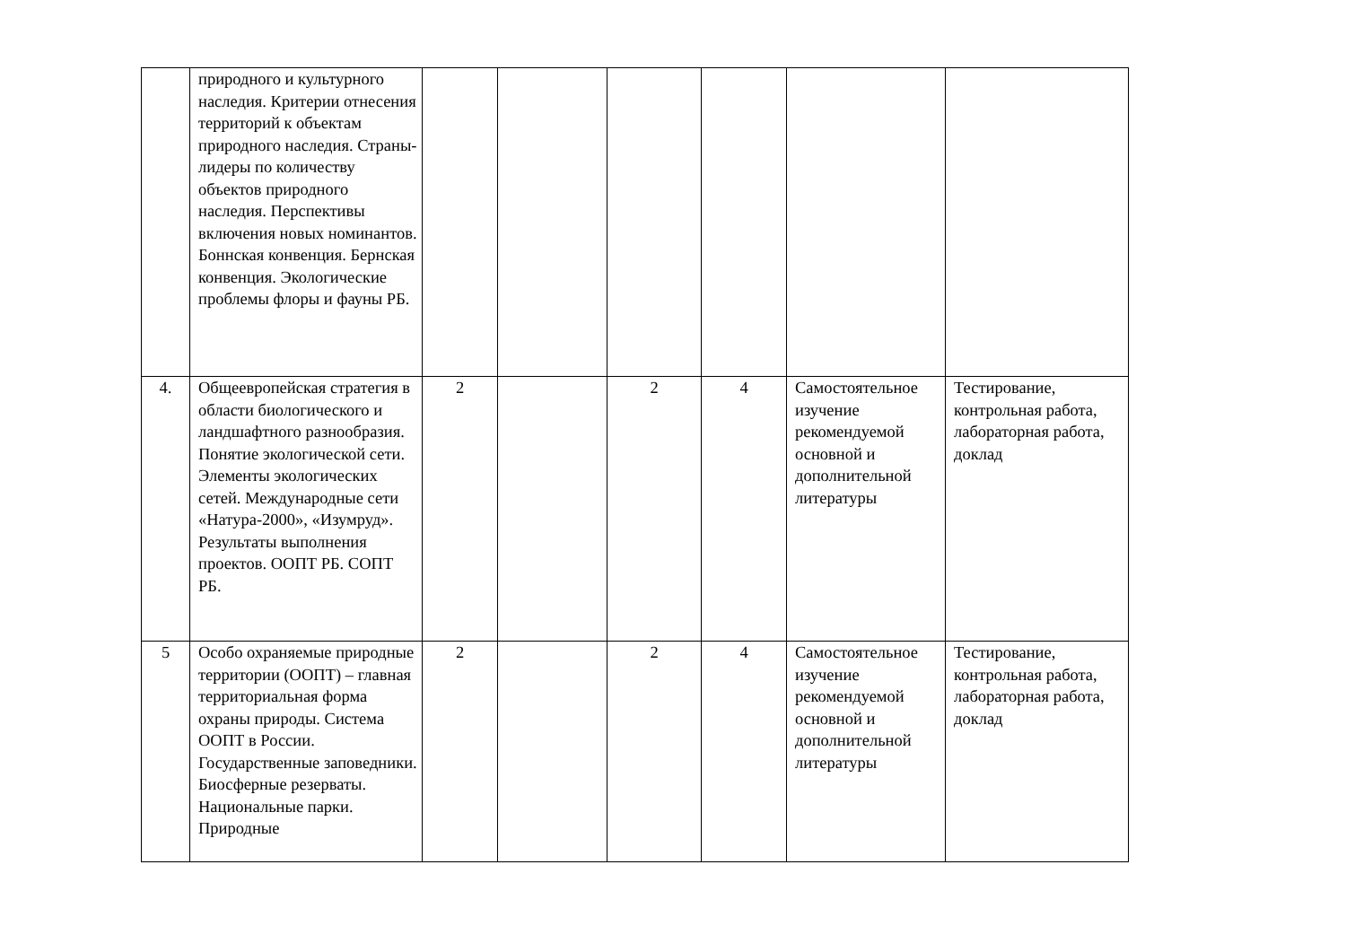| | природного и культурного наследия. Критерии отнесения территорий к объектам природного наследия. Страны-лидеры по количеству объектов природного наследия. Перспективы включения новых номинантов. Боннская конвенция. Бернская конвенция. Экологические проблемы флоры и фауны РБ. | | | | | | |
| 4. | Общеевропейская стратегия в области биологического и ландшафтного разнообразия. Понятие экологической сети. Элементы экологических сетей. Международные сети «Натура-2000», «Изумруд». Результаты выполнения проектов. ООПТ РБ. СОПТ РБ. | 2 | | 2 | 4 | Самостоятельное изучение рекомендуемой основной и дополнительной литературы | Тестирование, контрольная работа, лабораторная работа, доклад |
| 5 | Особо охраняемые природные территории (ООПТ) – главная территориальная форма охраны природы. Система ООПТ в России. Государственные заповедники. Биосферные резерваты. Национальные парки. Природные | 2 | | 2 | 4 | Самостоятельное изучение рекомендуемой основной и дополнительной литературы | Тестирование, контрольная работа, лабораторная работа, доклад |